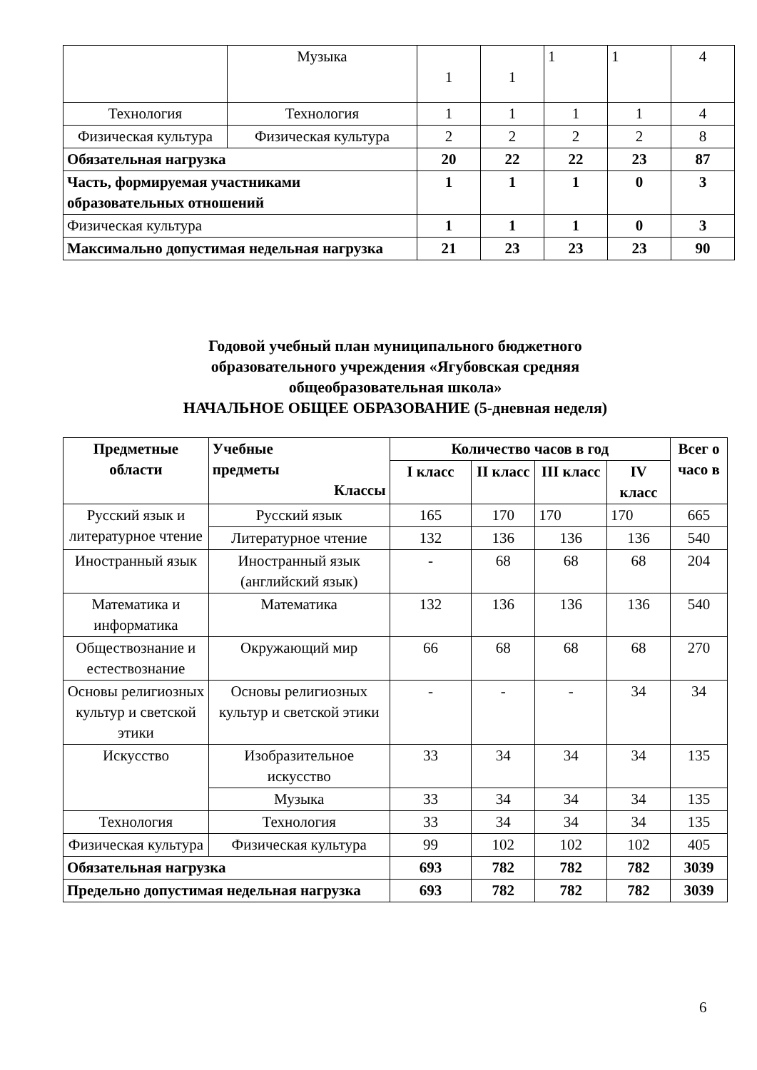| | Музыка | 1 | 1 | 1 | 1 | 4 |
| Технология | Технология | 1 | 1 | 1 | 1 | 4 |
| Физическая культура | Физическая культура | 2 | 2 | 2 | 2 | 8 |
| Обязательная нагрузка | | 20 | 22 | 22 | 23 | 87 |
| Часть, формируемая участниками образовательных отношений | | 1 | 1 | 1 | 0 | 3 |
| Физическая культура | | 1 | 1 | 1 | 0 | 3 |
| Максимально допустимая недельная нагрузка | | 21 | 23 | 23 | 23 | 90 |
Годовой учебный план муниципального бюджетного
образовательного учреждения «Ягубовская средняя
общеобразовательная школа»
НАЧАЛЬНОЕ ОБЩЕЕ ОБРАЗОВАНИЕ (5-дневная неделя)
| Предметные области | Учебные предметы Классы | Количество часов в год | | | | Всег о часо в |
| --- | --- | --- | --- | --- | --- | --- |
| | | I класс | II класс | III класс | IV класс | |
| Русский язык и литературное чтение | Русский язык | 165 | 170 | 170 | 170 | 665 |
| | Литературное чтение | 132 | 136 | 136 | 136 | 540 |
| Иностранный язык | Иностранный язык (английский язык) | - | 68 | 68 | 68 | 204 |
| Математика и информатика | Математика | 132 | 136 | 136 | 136 | 540 |
| Обществознание и естествознание | Окружающий мир | 66 | 68 | 68 | 68 | 270 |
| Основы религиозных культур и светской этики | Основы религиозных культур и светской этики | - | - | - | 34 | 34 |
| Искусство | Изобразительное искусство | 33 | 34 | 34 | 34 | 135 |
| | Музыка | 33 | 34 | 34 | 34 | 135 |
| Технология | Технология | 33 | 34 | 34 | 34 | 135 |
| Физическая культура | Физическая культура | 99 | 102 | 102 | 102 | 405 |
| Обязательная нагрузка | | 693 | 782 | 782 | 782 | 3039 |
| Предельно допустимая недельная нагрузка | | 693 | 782 | 782 | 782 | 3039 |
6